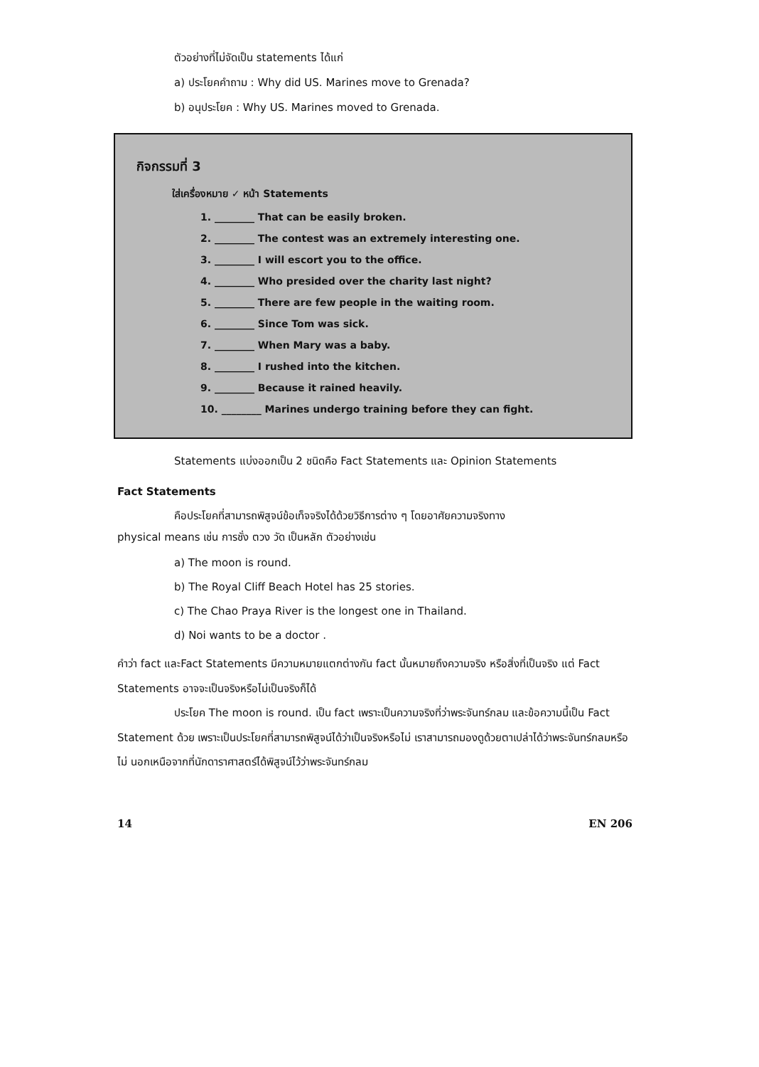ตัวอย่างที่ไม่จัดเป็น statements ได้แก่
a) ประโยคคำถาม : Why did US. Marines move to Grenada?
b) อนุประโยค : Why US. Marines moved to Grenada.
กิจกรรมที่ 3
ใส่เครื่องหมาย ✓ หน้า Statements
1. ________ That can be easily broken.
2. ________ The contest was an extremely interesting one.
3. ________ I will escort you to the office.
4. ________ Who presided over the charity last night?
5. ________ There are few people in the waiting room.
6. ________ Since Tom was sick.
7. ________ When Mary was a baby.
8. ________ I rushed into the kitchen.
9. ________ Because it rained heavily.
10. ________ Marines undergo training before they can fight.
Statements แบ่งออกเป็น 2 ชนิดคือ Fact Statements และ Opinion Statements
Fact Statements
คือประโยคที่สามารถพิสูจน์ข้อเท็จจริงได้ด้วยวิธีการต่าง ๆ โดยอาศัยความจริงทาง
physical means เช่น การชั่ง ตวง วัด เป็นหลัก ตัวอย่างเช่น
a) The moon is round.
b) The Royal Cliff Beach Hotel has 25 stories.
c) The Chao Praya River is the longest one in Thailand.
d) Noi wants to be a doctor .
คำว่า fact และFact Statements มีความหมายแตกต่างกัน fact นั้นหมายถึงความจริง หรือสิ่งที่เป็นจริง แต่ Fact Statements อาจจะเป็นจริงหรือไม่เป็นจริงก็ได้
ประโยค The moon is round. เป็น fact เพราะเป็นความจริงที่ว่าพระจันทร์กลม และข้อความนี้เป็น Fact Statement ด้วย เพราะเป็นประโยคที่สามารถพิสูจน์ได้ว่าเป็นจริงหรือไม่ เราสามารถมองดูด้วยตาเปล่าได้ว่าพระจันทร์กลมหรือไม่ นอกเหนือจากที่นักดาราศาสตร์ได้พิสูจน์ไว้ว่าพระจันทร์กลม
14 EN 206